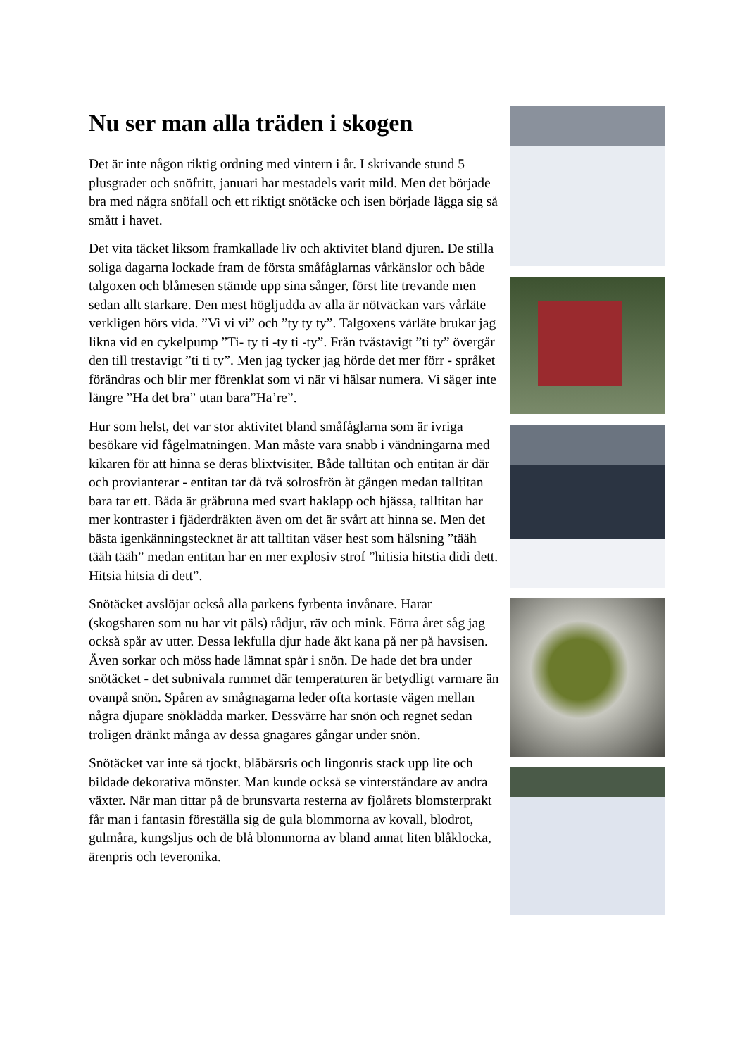Nu ser man alla träden i skogen
Det är inte någon riktig ordning med vintern i år. I skrivande stund 5 plusgrader och snöfritt, januari har mestadels varit mild. Men det började bra med några snöfall och ett riktigt snötäcke och isen började lägga sig så smått i havet.
Det vita täcket liksom framkallade liv och aktivitet bland djuren. De stilla soliga dagarna lockade fram de första småfåglarnas vårkänslor och både talgoxen och blåmesen stämde upp sina sånger, först lite trevande men sedan allt starkare. Den mest högljudda av alla är nötväckan vars vårläte verkligen hörs vida. ”Vi vi vi” och ”ty ty ty”. Talgoxens vårläte brukar jag likna vid en cykelpump ”Ti- ty ti -ty ti -ty”. Från tvåstavigt ”ti ty” övergår den till trestavigt ”ti ti ty”. Men jag tycker jag hörde det mer förr - språket förändras och blir mer förenklat som vi när vi hälsar numera. Vi säger inte längre ”Ha det bra” utan bara”Ha’re”.
Hur som helst, det var stor aktivitet bland småfåglarna som är ivriga besökare vid fågelmatningen. Man måste vara snabb i vändningarna med kikaren för att hinna se deras blixtvisiter. Både talltitan och entitan är där och provianterar - entitan tar då två solrosfrön åt gången medan talltitan bara tar ett. Båda är gråbruna med svart haklapp och hjässa, talltitan har mer kontraster i fjäderdräkten även om det är svårt att hinna se. Men det bästa igenkänningstecknet är att talltitan väser hest som hälsning ”tääh tääh tääh” medan entitan har en mer explosiv strof ”hitisia hitstia didi dett. Hitsia hitsia di dett”.
Snötäcket avslöjar också alla parkens fyrbenta invånare. Harar (skogsharen som nu har vit päls) rådjur, räv och mink. Förra året såg jag också spår av utter. Dessa lekfulla djur hade åkt kana på ner på havsisen. Även sorkar och möss hade lämnat spår i snön. De hade det bra under snötäcket - det subnivala rummet där temperaturen är betydligt varmare än ovanpå snön. Spåren av smågnagarna leder ofta kortaste vägen mellan några djupare snöklädda marker. Dessvärre har snön och regnet sedan troligen dränkt många av dessa gnagares gångar under snön.
Snötäcket var inte så tjockt, blåbärsris och lingonris stack upp lite och bildade dekorativa mönster. Man kunde också se vinterståndare av andra växter. När man tittar på de brunsvarta resterna av fjolårets blomsterprakt får man i fantasin föreställa sig de gula blommorna av kovall, blodrot, gulmåra, kungsljus och de blå blommorna av bland annat liten blåklocka, ärenpris och teveronika.